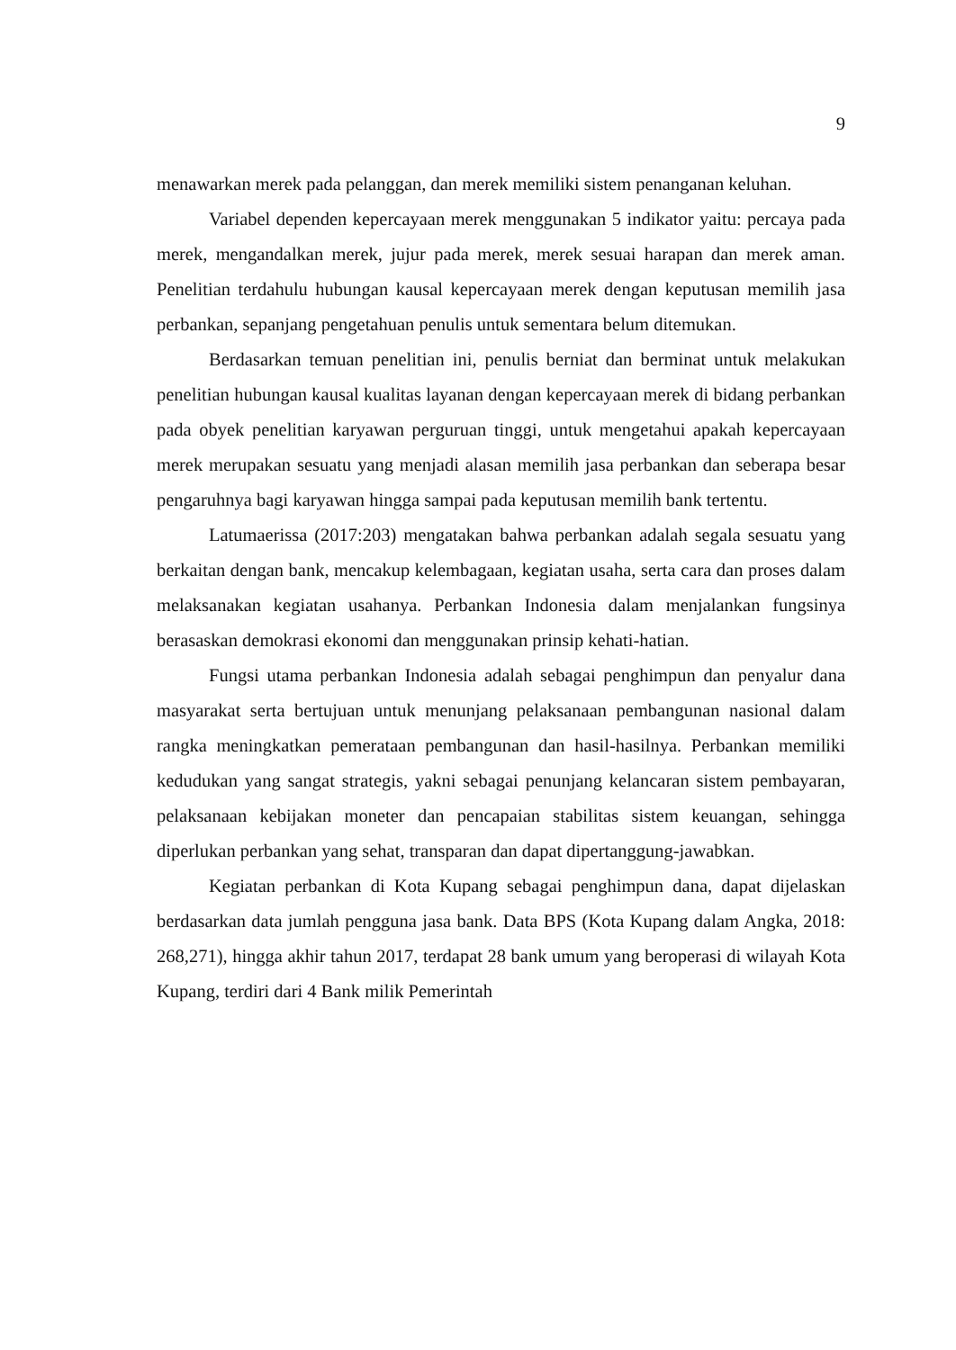9
menawarkan merek pada pelanggan, dan merek memiliki sistem penanganan keluhan.
Variabel dependen kepercayaan merek menggunakan 5 indikator yaitu: percaya pada merek, mengandalkan merek, jujur pada merek, merek sesuai harapan dan merek aman. Penelitian terdahulu hubungan kausal kepercayaan merek dengan keputusan memilih jasa perbankan, sepanjang pengetahuan penulis untuk sementara belum ditemukan.
Berdasarkan temuan penelitian ini, penulis berniat dan berminat untuk melakukan penelitian hubungan kausal kualitas layanan dengan kepercayaan merek di bidang perbankan pada obyek penelitian karyawan perguruan tinggi, untuk mengetahui apakah kepercayaan merek merupakan sesuatu yang menjadi alasan memilih jasa perbankan dan seberapa besar pengaruhnya bagi karyawan hingga sampai pada keputusan memilih bank tertentu.
Latumaerissa (2017:203) mengatakan bahwa perbankan adalah segala sesuatu yang berkaitan dengan bank, mencakup kelembagaan, kegiatan usaha, serta cara dan proses dalam melaksanakan kegiatan usahanya. Perbankan Indonesia dalam menjalankan fungsinya berasaskan demokrasi ekonomi dan menggunakan prinsip kehati-hatian.
Fungsi utama perbankan Indonesia adalah sebagai penghimpun dan penyalur dana masyarakat serta bertujuan untuk menunjang pelaksanaan pembangunan nasional dalam rangka meningkatkan pemerataan pembangunan dan hasil-hasilnya. Perbankan memiliki kedudukan yang sangat strategis, yakni sebagai penunjang kelancaran sistem pembayaran, pelaksanaan kebijakan moneter dan pencapaian stabilitas sistem keuangan, sehingga diperlukan perbankan yang sehat, transparan dan dapat dipertanggung-jawabkan.
Kegiatan perbankan di Kota Kupang sebagai penghimpun dana, dapat dijelaskan berdasarkan data jumlah pengguna jasa bank. Data BPS (Kota Kupang dalam Angka, 2018: 268,271), hingga akhir tahun 2017, terdapat 28 bank umum yang beroperasi di wilayah Kota Kupang, terdiri dari 4 Bank milik Pemerintah